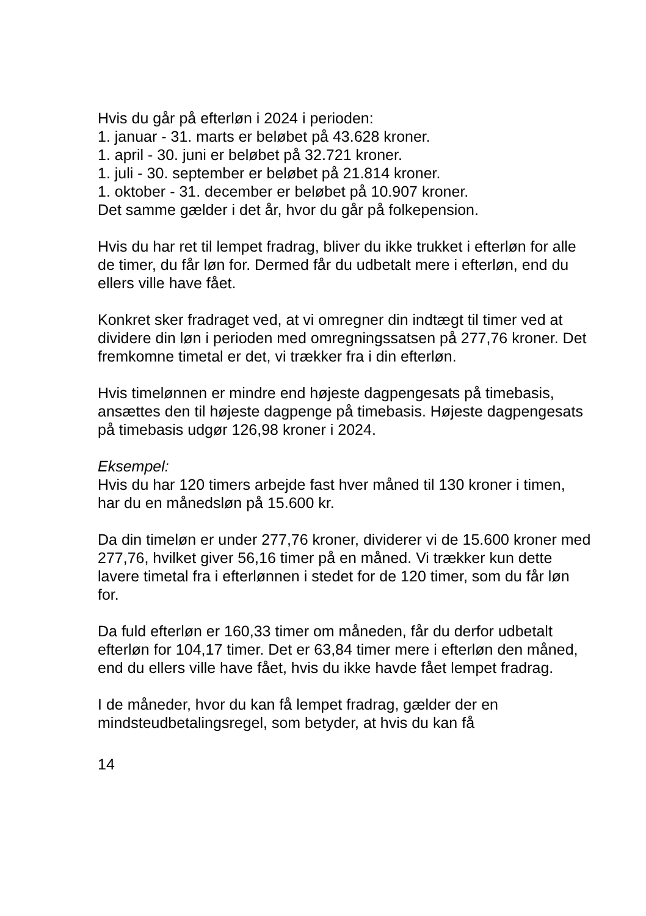Hvis du går på efterløn i 2024 i perioden:
1. januar - 31. marts er beløbet på 43.628 kroner.
1. april - 30. juni er beløbet på 32.721 kroner.
1. juli - 30. september er beløbet på 21.814 kroner.
1. oktober - 31. december er beløbet på 10.907 kroner.
Det samme gælder i det år, hvor du går på folkepension.
Hvis du har ret til lempet fradrag, bliver du ikke trukket i efterløn for alle de timer, du får løn for. Dermed får du udbetalt mere i efterløn, end du ellers ville have fået.
Konkret sker fradraget ved, at vi omregner din indtægt til timer ved at dividere din løn i perioden med omregningssatsen på 277,76 kroner. Det fremkomne timetal er det, vi trækker fra i din efterløn.
Hvis timelønnen er mindre end højeste dagpengesats på timebasis, ansættes den til højeste dagpenge på timebasis. Højeste dagpengesats på timebasis udgør 126,98 kroner i 2024.
Eksempel:
Hvis du har 120 timers arbejde fast hver måned til 130 kroner i timen, har du en månedsløn på 15.600 kr.
Da din timeløn er under 277,76 kroner, dividerer vi de 15.600 kroner med 277,76, hvilket giver 56,16 timer på en måned. Vi trækker kun dette lavere timetal fra i efterlønnen i stedet for de 120 timer, som du får løn for.
Da fuld efterløn er 160,33 timer om måneden, får du derfor udbetalt efterløn for 104,17 timer. Det er 63,84 timer mere i efterløn den måned, end du ellers ville have fået, hvis du ikke havde fået lempet fradrag.
I de måneder, hvor du kan få lempet fradrag, gælder der en mindsteudbetalingsregel, som betyder, at hvis du kan få
14